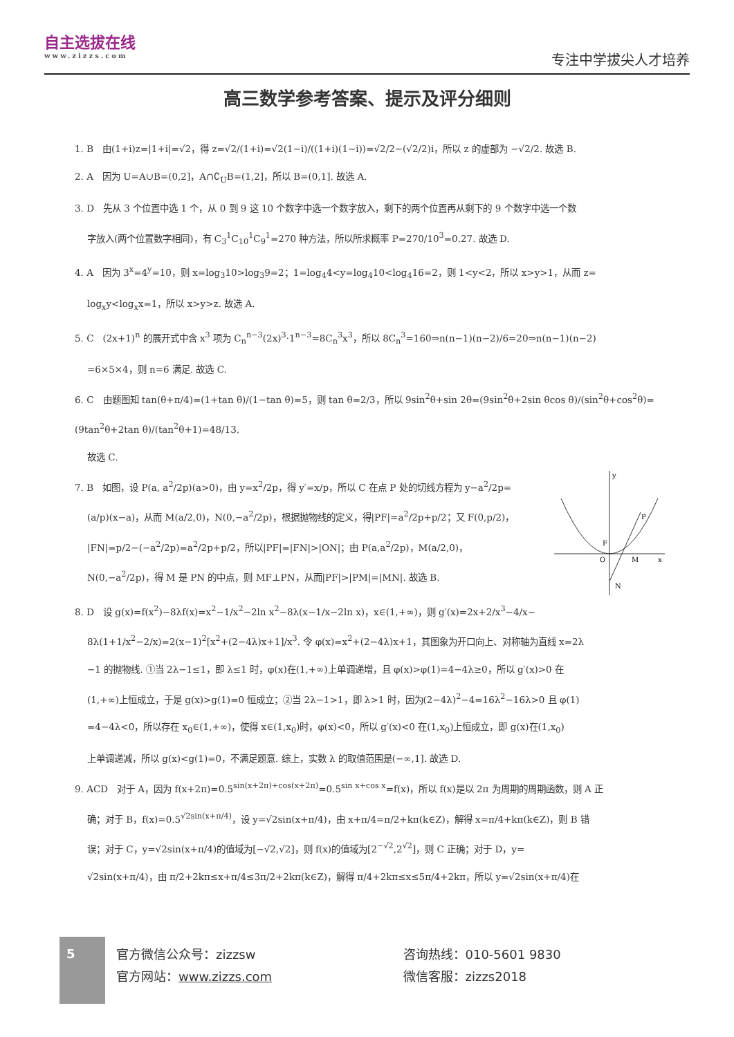自主选拔在线
www.zizzs.com
专注中学拔尖人才培养
高三数学参考答案、提示及评分细则
1. B　由(1+i)z=|1+i|=√2，得 z=√2/(1+i)=√2(1−i)/((1+i)(1−i))=√2/2−(√2/2)i，所以 z 的虚部为 −√2/2. 故选 B.
2. A　因为 U=A∪B=(0,2]，A∩∁<sub>U</sub>B=(1,2]，所以 B=(0,1]. 故选 A.
3. D　先从 3 个位置中选 1 个，从 0 到 9 这 10 个数字中选一个数字放入，剩下的两个位置再从剩下的 9 个数字中选一个数
字放入(两个位置数字相同)，有 C<sub>3</sub><sup>1</sup>C<sub>10</sub><sup>1</sup>C<sub>9</sub><sup>1</sup>=270 种方法，所以所求概率 P=270/10<sup>3</sup>=0.27. 故选 D.
4. A　因为 3<sup>x</sup>=4<sup>y</sup>=10，则 x=log<sub>3</sub>10>log<sub>3</sub>9=2；1=log<sub>4</sub>4<y=log<sub>4</sub>10<log<sub>4</sub>16=2，则 1<y<2，所以 x>y>1，从而 z=
log<sub>x</sub>y<log<sub>x</sub>x=1，所以 x>y>z. 故选 A.
5. C　(2x+1)<sup>n</sup> 的展开式中含 x<sup>3</sup> 项为 C<sub>n</sub><sup>n−3</sup>(2x)<sup>3</sup>·1<sup>n−3</sup>=8C<sub>n</sub><sup>3</sup>x<sup>3</sup>，所以 8C<sub>n</sub><sup>3</sup>=160⇒n(n−1)(n−2)/6=20⇒n(n−1)(n−2)
=6×5×4，则 n=6 满足. 故选 C.
6. C　由题图知 tan(θ+π/4)=(1+tan θ)/(1−tan θ)=5，则 tan θ=2/3，所以 9sin<sup>2</sup>θ+sin 2θ=(9sin<sup>2</sup>θ+2sin θcos θ)/(sin<sup>2</sup>θ+cos<sup>2</sup>θ)=(9tan<sup>2</sup>θ+2tan θ)/(tan<sup>2</sup>θ+1)=48/13.
故选 C.
y
x
O
P
M
N
F
7. B　如图，设 P(a, a<sup>2</sup>/2p)(a>0)，由 y=x<sup>2</sup>/2p，得 y′=x/p，所以 C 在点 P 处的切线方程为 y−a<sup>2</sup>/2p=
(a/p)(x−a)，从而 M(a/2,0)，N(0,−a<sup>2</sup>/2p)，根据抛物线的定义，得|PF|=a<sup>2</sup>/2p+p/2；又 F(0,p/2)，
|FN|=p/2−(−a<sup>2</sup>/2p)=a<sup>2</sup>/2p+p/2，所以|PF|=|FN|>|ON|；由 P(a,a<sup>2</sup>/2p)，M(a/2,0)，
N(0,−a<sup>2</sup>/2p)，得 M 是 PN 的中点，则 MF⊥PN，从而|PF|>|PM|=|MN|. 故选 B.
8. D　设 g(x)=f(x<sup>2</sup>)−8λf(x)=x<sup>2</sup>−1/x<sup>2</sup>−2ln x<sup>2</sup>−8λ(x−1/x−2ln x)，x∈(1,+∞)，则 g′(x)=2x+2/x<sup>3</sup>−4/x−
8λ(1+1/x<sup>2</sup>−2/x)=2(x−1)<sup>2</sup>[x<sup>2</sup>+(2−4λ)x+1]/x<sup>3</sup>. 令 φ(x)=x<sup>2</sup>+(2−4λ)x+1，其图象为开口向上、对称轴为直线 x=2λ
−1 的抛物线. ①当 2λ−1≤1，即 λ≤1 时，φ(x)在(1,+∞)上单调递增，且 φ(x)>φ(1)=4−4λ≥0，所以 g′(x)>0 在
(1,+∞)上恒成立，于是 g(x)>g(1)=0 恒成立；②当 2λ−1>1，即 λ>1 时，因为(2−4λ)<sup>2</sup>−4=16λ<sup>2</sup>−16λ>0 且 φ(1)
=4−4λ<0，所以存在 x<sub>0</sub>∈(1,+∞)，使得 x∈(1,x<sub>0</sub>)时，φ(x)<0，所以 g′(x)<0 在(1,x<sub>0</sub>)上恒成立，即 g(x)在(1,x<sub>0</sub>)
上单调递减，所以 g(x)<g(1)=0，不满足题意. 综上，实数 λ 的取值范围是(−∞,1]. 故选 D.
9. ACD　对于 A，因为 f(x+2π)=0.5<sup>sin(x+2π)+cos(x+2π)</sup>=0.5<sup>sin x+cos x</sup>=f(x)，所以 f(x)是以 2π 为周期的周期函数，则 A 正
确；对于 B，f(x)=0.5<sup>√2sin(x+π/4)</sup>，设 y=√2sin(x+π/4)，由 x+π/4=π/2+kπ(k∈Z)，解得 x=π/4+kπ(k∈Z)，则 B 错
误；对于 C，y=√2sin(x+π/4)的值域为[−√2,√2]，则 f(x)的值域为[2<sup>−√2</sup>,2<sup>√2</sup>]，则 C 正确；对于 D，y=
√2sin(x+π/4)，由 π/2+2kπ≤x+π/4≤3π/2+2kπ(k∈Z)，解得 π/4+2kπ≤x≤5π/4+2kπ，所以 y=√2sin(x+π/4)在
5
官方微信公众号：zizzsw
官方网站：www.zizzs.com
咨询热线：010-5601 9830
微信客服：zizzs2018